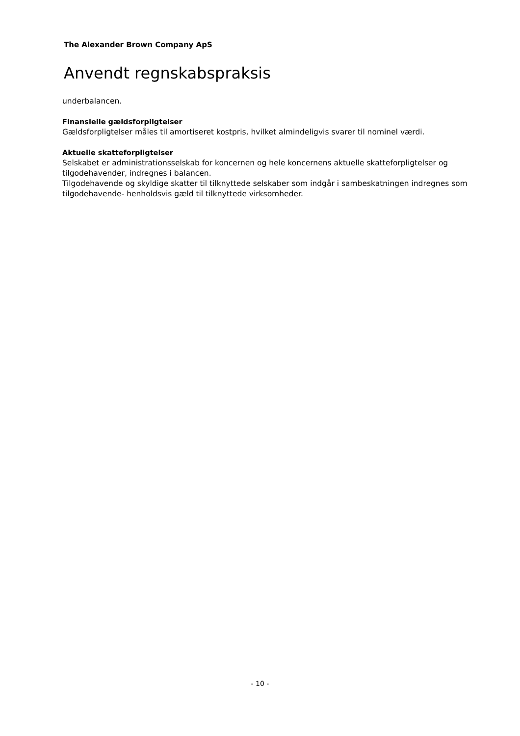The Alexander Brown Company ApS
Anvendt regnskabspraksis
underbalancen.
Finansielle gældsforpligtelser
Gældsforpligtelser måles til amortiseret kostpris, hvilket almindeligvis svarer til nominel værdi.
Aktuelle skatteforpligtelser
Selskabet er administrationsselskab for koncernen og hele koncernens aktuelle skatteforpligtelser og tilgodehavender, indregnes i balancen.
Tilgodehavende og skyldige skatter til tilknyttede selskaber som indgår i sambeskatningen indregnes som tilgodehavende- henholdsvis gæld til tilknyttede virksomheder.
- 10 -